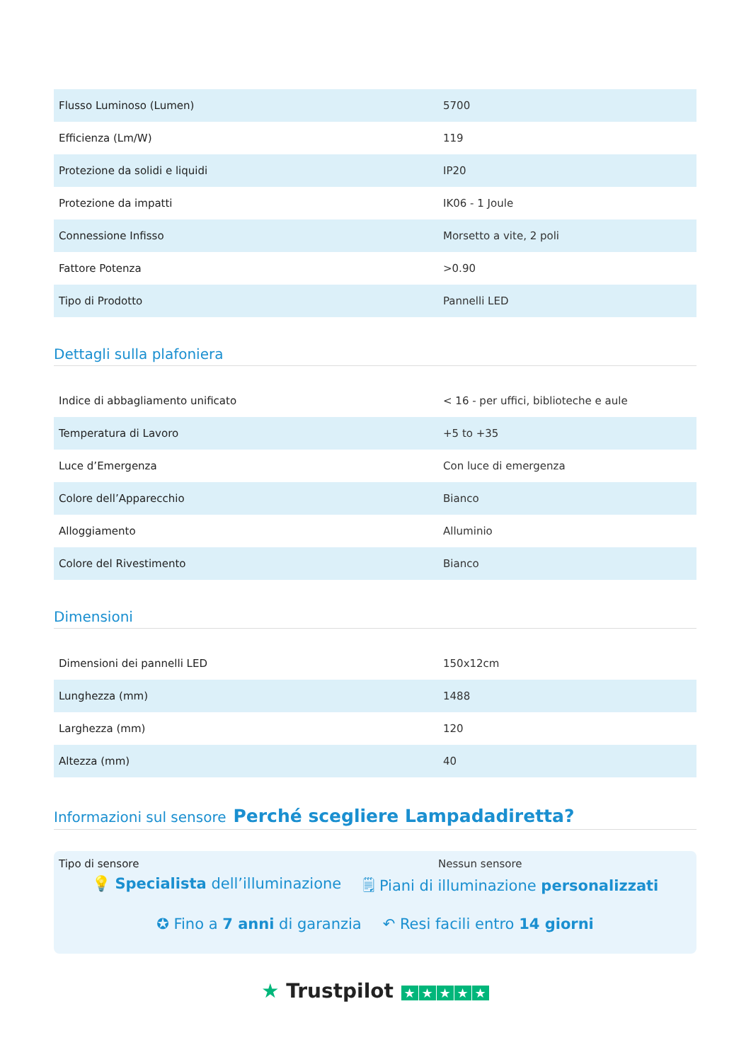| Flusso Luminoso (Lumen) | 5700 |
| Efficienza (Lm/W) | 119 |
| Protezione da solidi e liquidi | IP20 |
| Protezione da impatti | IK06 - 1 Joule |
| Connessione Infisso | Morsetto a vite, 2 poli |
| Fattore Potenza | >0.90 |
| Tipo di Prodotto | Pannelli LED |
Dettagli sulla plafoniera
| Indice di abbagliamento unificato | < 16 - per uffici, biblioteche e aule |
| Temperatura di Lavoro | +5 to +35 |
| Luce d’Emergenza | Con luce di emergenza |
| Colore dell’Apparecchio | Bianco |
| Alloggiamento | Alluminio |
| Colore del Rivestimento | Bianco |
Dimensioni
| Dimensioni dei pannelli LED | 150x12cm |
| Lunghezza (mm) | 1488 |
| Larghezza (mm) | 120 |
| Altezza (mm) | 40 |
Informazioni sul sensore Perché scegliere Lampadadiretta?
| Tipo di sensore | Nessun sensore |
💡 Specialista dell’illuminazione 🗒 Piani di illuminazione personalizzati
✪ Fino a 7 anni di garanzia ↶ Resi facili entro 14 giorni
★ Trustpilot ★ ★ ★ ★ ★